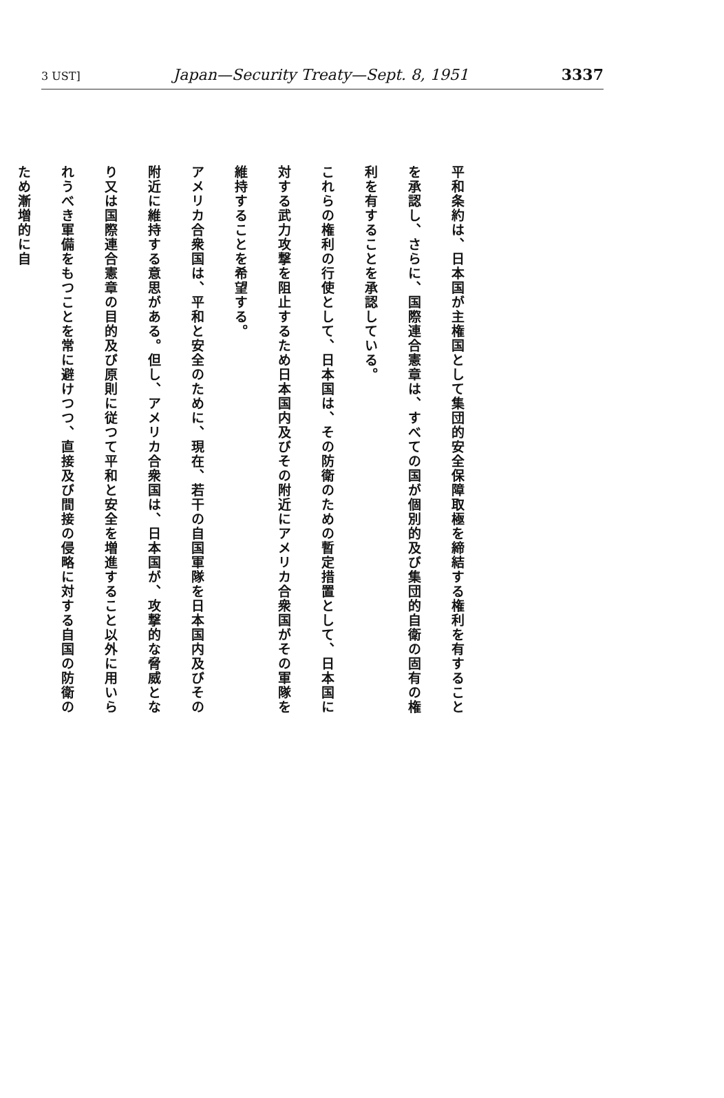3 UST] Japan—Security Treaty—Sept. 8, 1951 3337
平和条約は、日本国が主権国として集団的安全保障取極を締結する権利を有することを承認し、さらに、国際連合憲章は、すべての国が個別的及び集団的自衛の固有の権利を有することを承認している。
これらの権利の行使として、日本国は、その防衛のための暫定措置として、日本国に対する武力攻撃を阻止するため日本国内及びその附近にアメリカ合衆国がその軍隊を維持することを希望する。
アメリカ合衆国は、平和と安全のために、現在、若干の自国軍隊を日本国内及びその附近に維持する意思がある。但し、アメリカ合衆国は、日本国が、攻撃的な脅威となり又は国際連合憲章の目的及び原則に従つて平和と安全を増進すること以外に用いられうべき軍備をもつことを常に避けつつ、直接及び間接の侵略に対する自国の防衛のため漸増的に自